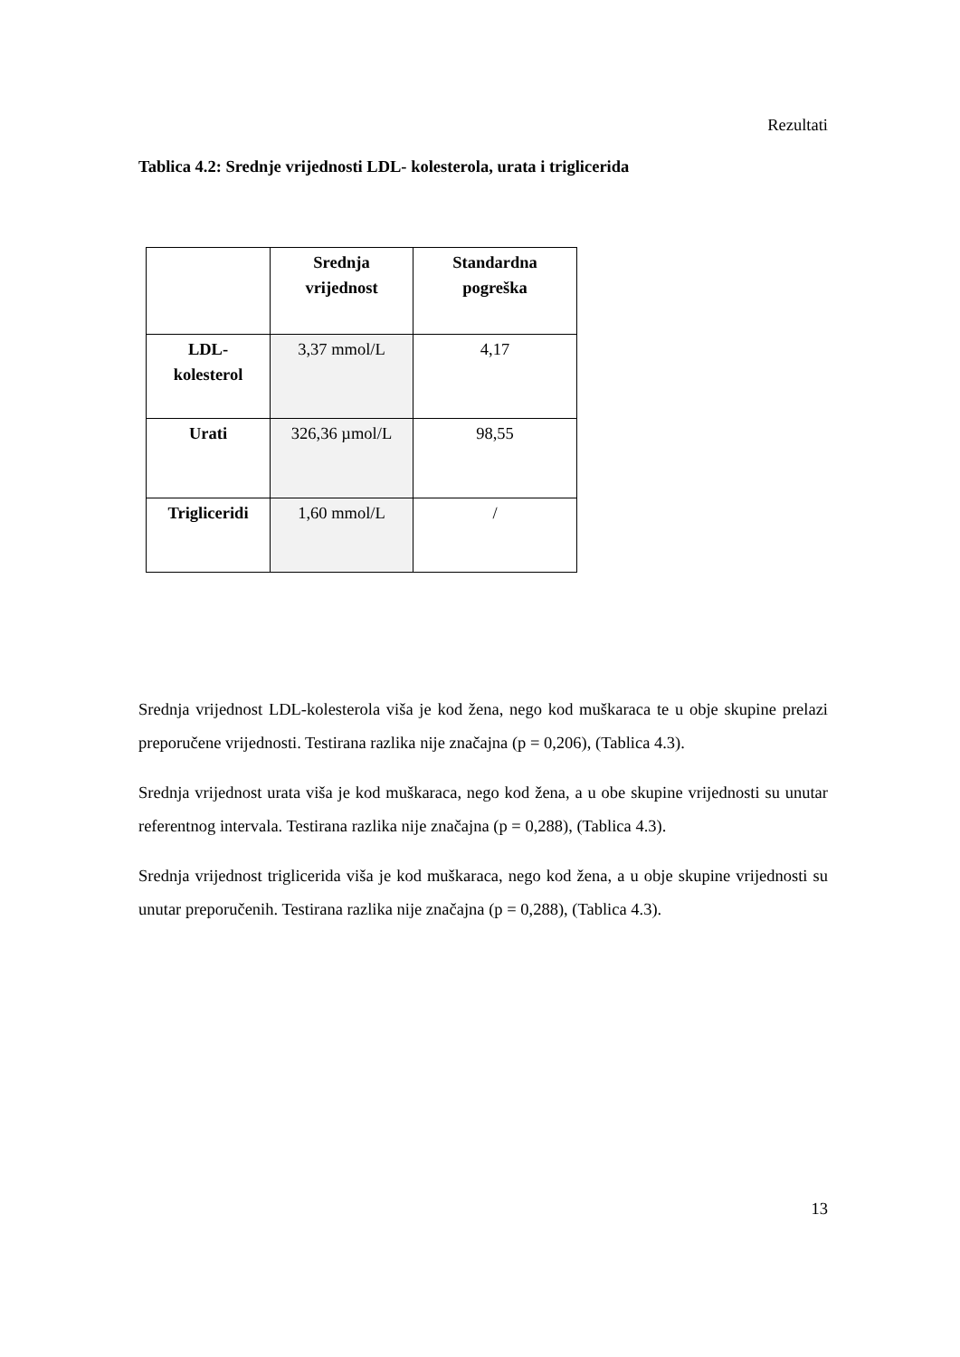Rezultati
Tablica 4.2: Srednje vrijednosti LDL- kolesterola, urata i triglicerida
| | Srednja vrijednost | Standardna pogreška |
| --- | --- | --- |
| LDL- kolesterol | 3,37 mmol/L | 4,17 |
| Urati | 326,36 µmol/L | 98,55 |
| Trigliceridi | 1,60 mmol/L | / |
Srednja vrijednost LDL-kolesterola viša je kod žena, nego kod muškaraca te u obje skupine prelazi preporučene vrijednosti. Testirana razlika nije značajna (p = 0,206), (Tablica 4.3).
Srednja vrijednost urata viša je kod muškaraca, nego kod žena, a u obe skupine vrijednosti su unutar referentnog intervala. Testirana razlika nije značajna (p = 0,288), (Tablica 4.3).
Srednja vrijednost triglicerida viša je kod muškaraca, nego kod žena, a u obje skupine vrijednosti su unutar preporučenih. Testirana razlika nije značajna (p = 0,288), (Tablica 4.3).
13